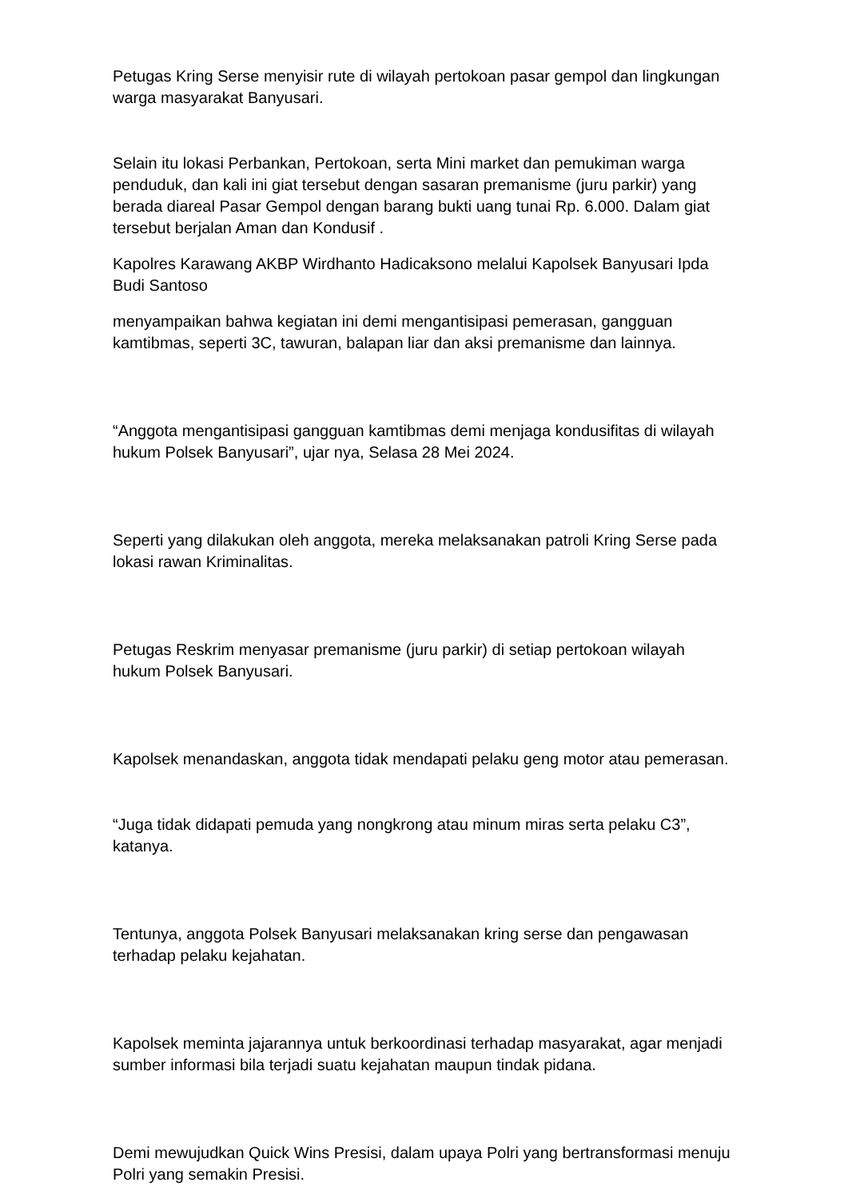Petugas Kring Serse menyisir rute di wilayah pertokoan pasar gempol dan lingkungan warga masyarakat Banyusari.
Selain itu lokasi Perbankan, Pertokoan, serta Mini market dan pemukiman warga penduduk, dan kali ini giat tersebut dengan sasaran premanisme (juru parkir) yang berada diareal Pasar Gempol dengan barang bukti uang tunai Rp. 6.000. Dalam giat tersebut berjalan Aman dan Kondusif .
Kapolres Karawang AKBP Wirdhanto Hadicaksono melalui Kapolsek Banyusari Ipda Budi Santoso
menyampaikan bahwa kegiatan ini demi mengantisipasi pemerasan, gangguan kamtibmas, seperti 3C, tawuran, balapan liar dan aksi premanisme dan lainnya.
“Anggota mengantisipasi gangguan kamtibmas demi menjaga kondusifitas di wilayah hukum Polsek Banyusari”, ujar nya, Selasa 28 Mei 2024.
Seperti yang dilakukan oleh anggota, mereka melaksanakan patroli Kring Serse pada lokasi rawan Kriminalitas.
Petugas Reskrim menyasar premanisme (juru parkir) di setiap pertokoan wilayah hukum Polsek Banyusari.
Kapolsek menandaskan, anggota tidak mendapati pelaku geng motor atau pemerasan.
“Juga tidak didapati pemuda yang nongkrong atau minum miras serta pelaku C3”, katanya.
Tentunya, anggota Polsek Banyusari melaksanakan kring serse dan pengawasan terhadap pelaku kejahatan.
Kapolsek meminta jajarannya untuk berkoordinasi terhadap masyarakat, agar menjadi sumber informasi bila terjadi suatu kejahatan maupun tindak pidana.
Demi mewujudkan Quick Wins Presisi, dalam upaya Polri yang bertransformasi menuju Polri yang semakin Presisi.